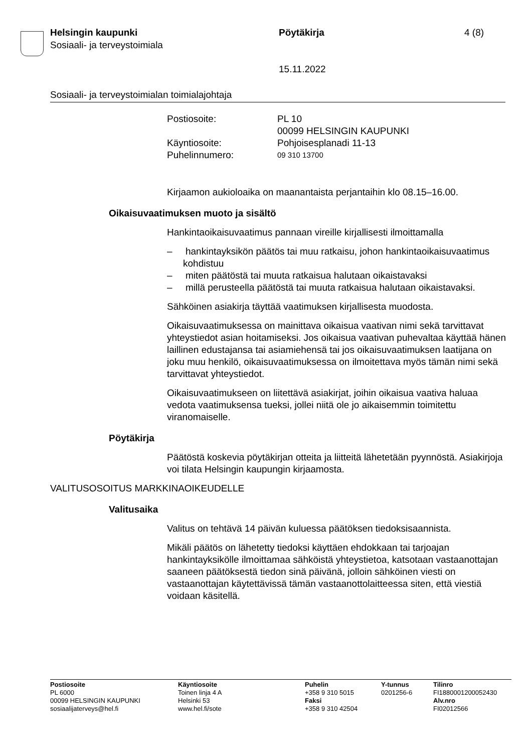Helsingin kaupunki
Sosiaali- ja terveystoimiala
Pöytäkirja 4 (8)
15.11.2022
Sosiaali- ja terveystoimialan toimialajohtaja
| Postiosoite: | PL 10 00099 HELSINGIN KAUPUNKI |
| Käyntiosoite: | Pohjoisesplanadi 11-13 |
| Puhelinnumero: | 09 310 13700 |
Kirjaamon aukioloaika on maanantaista perjantaihin klo 08.15–16.00.
Oikaisuvaatimuksen muoto ja sisältö
Hankintaoikaisuvaatimus pannaan vireille kirjallisesti ilmoittamalla
– hankintayksikön päätös tai muu ratkaisu, johon hankintaoikaisuvaatimus kohdistuu
– miten päätöstä tai muuta ratkaisua halutaan oikaistavaksi
– millä perusteella päätöstä tai muuta ratkaisua halutaan oikaistavaksi.
Sähköinen asiakirja täyttää vaatimuksen kirjallisesta muodosta.
Oikaisuvaatimuksessa on mainittava oikaisua vaativan nimi sekä tarvittavat yhteystiedot asian hoitamiseksi. Jos oikaisua vaativan puhevaltaa käyttää hänen laillinen edustajansa tai asiamiehensä tai jos oikaisuvaatimuksen laatijana on joku muu henkilö, oikaisuvaatimuksessa on ilmoitettava myös tämän nimi sekä tarvittavat yhteystiedot.
Oikaisuvaatimukseen on liitettävä asiakirjat, joihin oikaisua vaativa haluaa vedota vaatimuksensa tueksi, jollei niitä ole jo aikaisemmin toimitettu viranomaiselle.
Pöytäkirja
Päätöstä koskevia pöytäkirjan otteita ja liitteitä lähetetään pyynnöstä. Asiakirjoja voi tilata Helsingin kaupungin kirjaamosta.
VALITUSOSOITUS MARKKINAOIKEUDELLE
Valitusaika
Valitus on tehtävä 14 päivän kuluessa päätöksen tiedoksisaannista.
Mikäli päätös on lähetetty tiedoksi käyttäen ehdokkaan tai tarjoajan hankintayksikölle ilmoittamaa sähköistä yhteystietoa, katsotaan vastaanottajan saaneen päätöksestä tiedon sinä päivänä, jolloin sähköinen viesti on vastaanottajan käytettävissä tämän vastaanottolaitteessa siten, että viestiä voidaan käsitellä.
Postiosoite
PL 6000
00099 HELSINGIN KAUPUNKI
sosiaalijaterveys@hel.fi
Käyntiosoite
Toinen linja 4 A
Helsinki 53
www.hel.fi/sote
Puhelin
+358 9 310 5015
Faksi
+358 9 310 42504
Y-tunnus
0201256-6
Tilinro
FI1880001200052430
Alv.nro
FI02012566